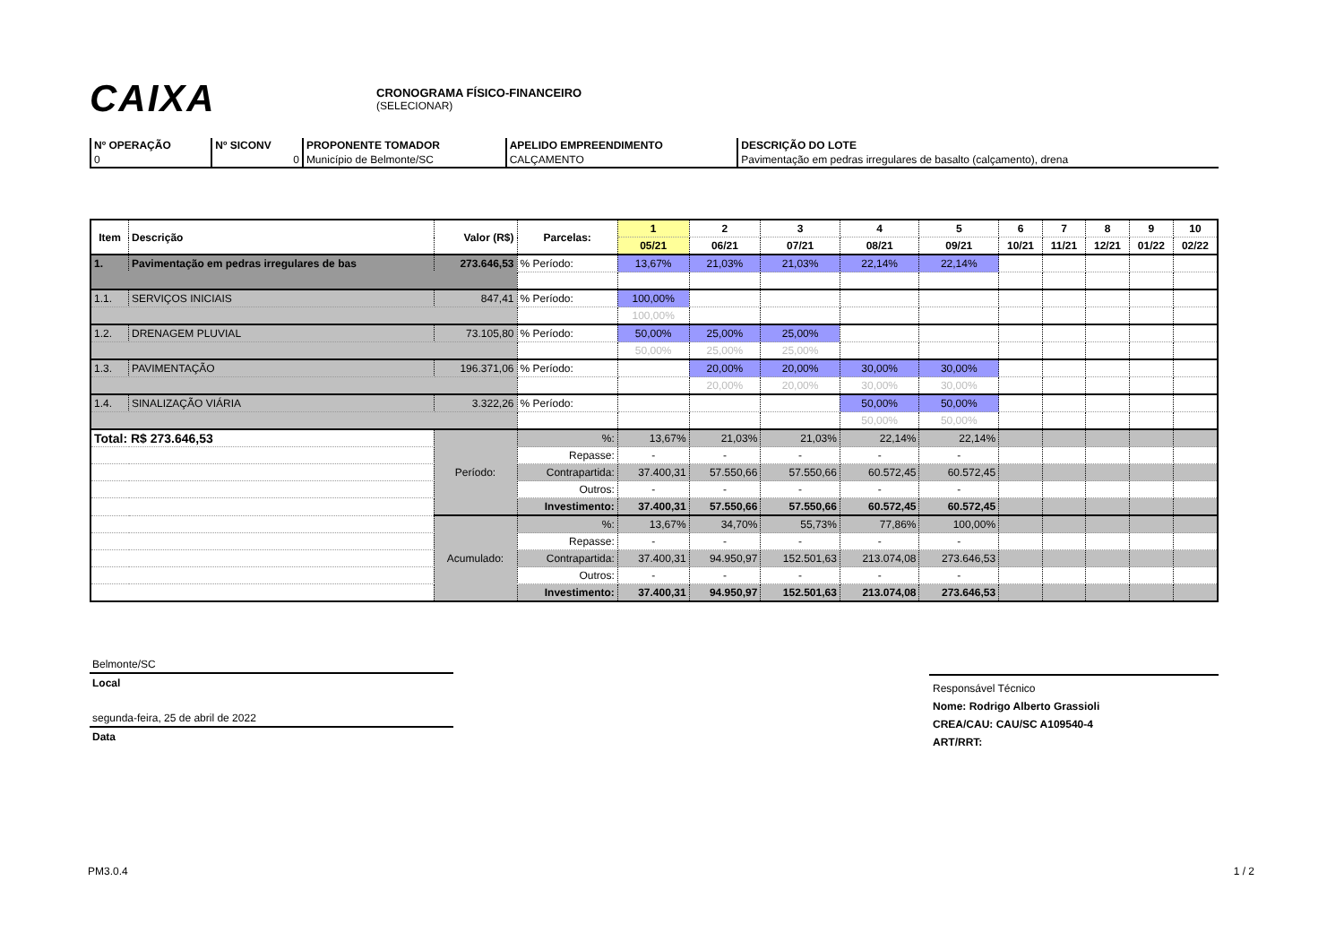CAIXA
CRONOGRAMA FÍSICO-FINANCEIRO
(SELECIONAR)
| Nº OPERAÇÃO | Nº SICONV | PROPONENTE TOMADOR | APELIDO EMPREENDIMENTO | DESCRIÇÃO DO LOTE |
| 0 | 0 | Município de Belmonte/SC | CALÇAMENTO | Pavimentação em pedras irregulares de basalto (calçamento), drena |
| Item | Descrição | Valor (R$) | | Parcelas: | 1 | 2 | 3 | 4 | 5 | 6 | 7 | 8 | 9 | 10 |
| --- | --- | --- | --- | --- | --- | --- | --- | --- | --- | --- | --- | --- | --- | --- |
| | | | | | 05/21 | 06/21 | 07/21 | 08/21 | 09/21 | 10/21 | 11/21 | 12/21 | 01/22 | 02/22 |
| 1. | Pavimentação em pedras irregulares de bas | 273.646,53 | | % Período: | 13,67% | 21,03% | 21,03% | 22,14% | 22,14% | | | | | |
| 1.1. | SERVIÇOS INICIAIS | 847,41 | | % Período: | 100,00% | | | | | | | | | |
| | | | | | 100,00% | | | | | | | | | |
| 1.2. | DRENAGEM PLUVIAL | 73.105,80 | | % Período: | 50,00% | 25,00% | 25,00% | | | | | | | |
| | | | | | 50,00% | 25,00% | 25,00% | | | | | | | |
| 1.3. | PAVIMENTAÇÃO | 196.371,06 | | % Período: | | 20,00% | 20,00% | 30,00% | 30,00% | | | | | |
| | | | | | | 20,00% | 20,00% | 30,00% | 30,00% | | | | | |
| 1.4. | SINALIZAÇÃO VIÁRIA | 3.322,26 | | % Período: | | | | 50,00% | 50,00% | | | | | |
| | | | | | | | | 50,00% | 50,00% | | | | | |
| Total: R$ 273.646,53 | | Período: | %: | | 13,67% | 21,03% | 21,03% | 22,14% | 22,14% | | | | | |
| | | | Repasse: | | - | - | - | - | - | | | | | |
| | | | Contrapartida: | | 37.400,31 | 57.550,66 | 57.550,66 | 60.572,45 | 60.572,45 | | | | | |
| | | | Outros: | | - | - | - | - | - | | | | | |
| | | | Investimento: | | 37.400,31 | 57.550,66 | 57.550,66 | 60.572,45 | 60.572,45 | | | | | |
| | | Acumulado: | %: | | 13,67% | 34,70% | 55,73% | 77,86% | 100,00% | | | | | |
| | | | Repasse: | | - | - | - | - | - | | | | | |
| | | | Contrapartida: | | 37.400,31 | 94.950,97 | 152.501,63 | 213.074,08 | 273.646,53 | | | | | |
| | | | Outros: | | - | - | - | - | - | | | | | |
| | | | Investimento: | | 37.400,31 | 94.950,97 | 152.501,63 | 213.074,08 | 273.646,53 | | | | | |
Belmonte/SC
Local
segunda-feira, 25 de abril de 2022
Data
Responsável Técnico
Nome: Rodrigo Alberto Grassioli
CREA/CAU: CAU/SC A109540-4
ART/RRT:
PM3.0.4 1 / 2